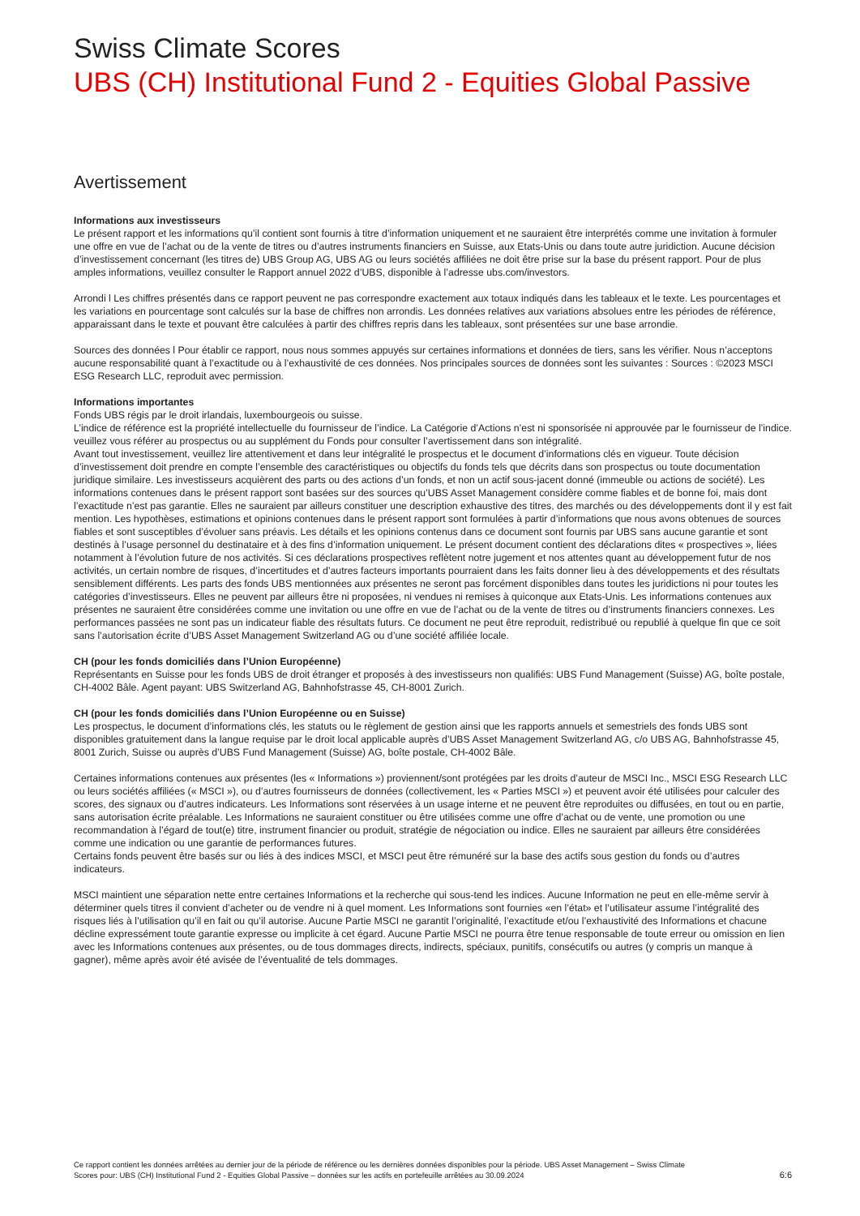Swiss Climate Scores
UBS (CH) Institutional Fund 2 - Equities Global Passive
Avertissement
Informations aux investisseurs
Le présent rapport et les informations qu’il contient sont fournis à titre d’information uniquement et ne sauraient être interprétés comme une invitation à formuler une offre en vue de l’achat ou de la vente de titres ou d’autres instruments financiers en Suisse, aux Etats-Unis ou dans toute autre juridiction. Aucune décision d’investissement concernant (les titres de) UBS Group AG, UBS AG ou leurs sociétés affiliées ne doit être prise sur la base du présent rapport. Pour de plus amples informations, veuillez consulter le Rapport annuel 2022 d’UBS, disponible à l’adresse ubs.com/investors.
Arrondi l Les chiffres présentés dans ce rapport peuvent ne pas correspondre exactement aux totaux indiqués dans les tableaux et le texte. Les pourcentages et les variations en pourcentage sont calculés sur la base de chiffres non arrondis. Les données relatives aux variations absolues entre les périodes de référence, apparaissant dans le texte et pouvant être calculées à partir des chiffres repris dans les tableaux, sont présentées sur une base arrondie.
Sources des données l Pour établir ce rapport, nous nous sommes appuyés sur certaines informations et données de tiers, sans les vérifier. Nous n’acceptons aucune responsabilité quant à l’exactitude ou à l’exhaustivité de ces données. Nos principales sources de données sont les suivantes : Sources : ©2023 MSCI ESG Research LLC, reproduit avec permission.
Informations importantes
Fonds UBS régis par le droit irlandais, luxembourgeois ou suisse.
L’indice de référence est la propriété intellectuelle du fournisseur de l’indice. La Catégorie d’Actions n’est ni sponsorisée ni approuvée par le fournisseur de l’indice. veuillez vous référer au prospectus ou au supplément du Fonds pour consulter l’avertissement dans son intégralité.
Avant tout investissement, veuillez lire attentivement et dans leur intégralité le prospectus et le document d’informations clés en vigueur. Toute décision d’investissement doit prendre en compte l’ensemble des caractéristiques ou objectifs du fonds tels que décrits dans son prospectus ou toute documentation juridique similaire. Les investisseurs acquièrent des parts ou des actions d’un fonds, et non un actif sous-jacent donné (immeuble ou actions de société). Les informations contenues dans le présent rapport sont basées sur des sources qu’UBS Asset Management considère comme fiables et de bonne foi, mais dont l’exactitude n’est pas garantie. Elles ne sauraient par ailleurs constituer une description exhaustive des titres, des marchés ou des développements dont il y est fait mention. Les hypothèses, estimations et opinions contenues dans le présent rapport sont formulées à partir d’informations que nous avons obtenues de sources fiables et sont susceptibles d’évoluer sans préavis. Les détails et les opinions contenus dans ce document sont fournis par UBS sans aucune garantie et sont destinés à l’usage personnel du destinataire et à des fins d’information uniquement. Le présent document contient des déclarations dites « prospectives », liées notamment à l’évolution future de nos activités. Si ces déclarations prospectives reflètent notre jugement et nos attentes quant au développement futur de nos activités, un certain nombre de risques, d’incertitudes et d’autres facteurs importants pourraient dans les faits donner lieu à des développements et des résultats sensiblement différents. Les parts des fonds UBS mentionnées aux présentes ne seront pas forcément disponibles dans toutes les juridictions ni pour toutes les catégories d’investisseurs. Elles ne peuvent par ailleurs être ni proposées, ni vendues ni remises à quiconque aux Etats-Unis. Les informations contenues aux présentes ne sauraient être considérées comme une invitation ou une offre en vue de l’achat ou de la vente de titres ou d’instruments financiers connexes. Les performances passées ne sont pas un indicateur fiable des résultats futurs. Ce document ne peut être reproduit, redistribué ou republié à quelque fin que ce soit sans l’autorisation écrite d’UBS Asset Management Switzerland AG ou d’une société affiliée locale.
CH (pour les fonds domiciliés dans l’Union Européenne)
Représentants en Suisse pour les fonds UBS de droit étranger et proposés à des investisseurs non qualifiés: UBS Fund Management (Suisse) AG, boîte postale, CH-4002 Bâle. Agent payant: UBS Switzerland AG, Bahnhofstrasse 45, CH-8001 Zurich.
CH (pour les fonds domiciliés dans l’Union Européenne ou en Suisse)
Les prospectus, le document d’informations clés, les statuts ou le règlement de gestion ainsi que les rapports annuels et semestriels des fonds UBS sont disponibles gratuitement dans la langue requise par le droit local applicable auprès d’UBS Asset Management Switzerland AG, c/o UBS AG, Bahnhofstrasse 45, 8001 Zurich, Suisse ou auprès d’UBS Fund Management (Suisse) AG, boîte postale, CH-4002 Bâle.
Certaines informations contenues aux présentes (les « Informations ») proviennent/sont protégées par les droits d’auteur de MSCI Inc., MSCI ESG Research LLC ou leurs sociétés affiliées (« MSCI »), ou d’autres fournisseurs de données (collectivement, les « Parties MSCI ») et peuvent avoir été utilisées pour calculer des scores, des signaux ou d’autres indicateurs. Les Informations sont réservées à un usage interne et ne peuvent être reproduites ou diffusées, en tout ou en partie, sans autorisation écrite préalable. Les Informations ne sauraient constituer ou être utilisées comme une offre d’achat ou de vente, une promotion ou une recommandation à l’égard de tout(e) titre, instrument financier ou produit, stratégie de négociation ou indice. Elles ne sauraient par ailleurs être considérées comme une indication ou une garantie de performances futures.
Certains fonds peuvent être basés sur ou liés à des indices MSCI, et MSCI peut être rémunéré sur la base des actifs sous gestion du fonds ou d’autres indicateurs.
MSCI maintient une séparation nette entre certaines Informations et la recherche qui sous-tend les indices. Aucune Information ne peut en elle-même servir à déterminer quels titres il convient d’acheter ou de vendre ni à quel moment. Les Informations sont fournies «en l’état» et l’utilisateur assume l’intégralité des risques liés à l’utilisation qu’il en fait ou qu’il autorise. Aucune Partie MSCI ne garantit l’originalité, l’exactitude et/ou l’exhaustivité des Informations et chacune décline expressément toute garantie expresse ou implicite à cet égard. Aucune Partie MSCI ne pourra être tenue responsable de toute erreur ou omission en lien avec les Informations contenues aux présentes, ou de tous dommages directs, indirects, spéciaux, punitifs, consécutifs ou autres (y compris un manque à gagner), même après avoir été avisée de l’éventualité de tels dommages.
Ce rapport contient les données arrêtées au dernier jour de la période de référence ou les dernières données disponibles pour la période. UBS Asset Management – Swiss Climate Scores pour: UBS (CH) Institutional Fund 2 - Equities Global Passive – données sur les actifs en portefeuille arrêtées au 30.09.2024
6:6